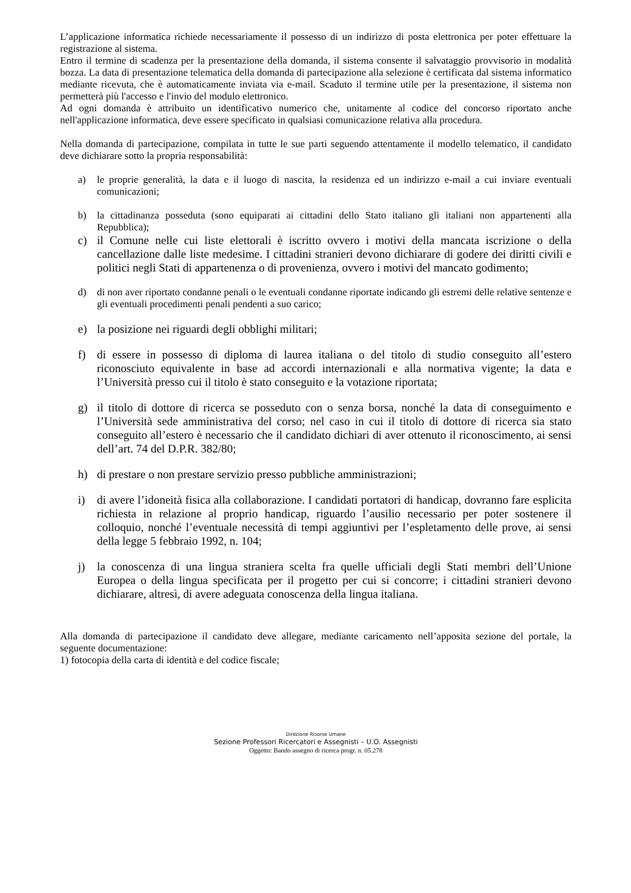L’applicazione informatica richiede necessariamente il possesso di un indirizzo di posta elettronica per poter effettuare la registrazione al sistema.
Entro il termine di scadenza per la presentazione della domanda, il sistema consente il salvataggio provvisorio in modalità bozza. La data di presentazione telematica della domanda di partecipazione alla selezione è certificata dal sistema informatico mediante ricevuta, che è automaticamente inviata via e-mail. Scaduto il termine utile per la presentazione, il sistema non permetterà più l'accesso e l'invio del modulo elettronico.
Ad ogni domanda è attribuito un identificativo numerico che, unitamente al codice del concorso riportato anche nell'applicazione informatica, deve essere specificato in qualsiasi comunicazione relativa alla procedura.
Nella domanda di partecipazione, compilata in tutte le sue parti seguendo attentamente il modello telematico, il candidato deve dichiarare sotto la propria responsabilità:
a) le proprie generalità, la data e il luogo di nascita, la residenza ed un indirizzo e-mail a cui inviare eventuali comunicazioni;
b) la cittadinanza posseduta (sono equiparati ai cittadini dello Stato italiano gli italiani non appartenenti alla Repubblica);
c) il Comune nelle cui liste elettorali è iscritto ovvero i motivi della mancata iscrizione o della cancellazione dalle liste medesime. I cittadini stranieri devono dichiarare di godere dei diritti civili e politici negli Stati di appartenenza o di provenienza, ovvero i motivi del mancato godimento;
d) di non aver riportato condanne penali o le eventuali condanne riportate indicando gli estremi delle relative sentenze e gli eventuali procedimenti penali pendenti a suo carico;
e) la posizione nei riguardi degli obblighi militari;
f) di essere in possesso di diploma di laurea italiana o del titolo di studio conseguito all’estero riconosciuto equivalente in base ad accordi internazionali e alla normativa vigente; la data e l’Università presso cui il titolo è stato conseguito e la votazione riportata;
g) il titolo di dottore di ricerca se posseduto con o senza borsa, nonché la data di conseguimento e l’Università sede amministrativa del corso; nel caso in cui il titolo di dottore di ricerca sia stato conseguito all’estero è necessario che il candidato dichiari di aver ottenuto il riconoscimento, ai sensi dell’art. 74 del D.P.R. 382/80;
h) di prestare o non prestare servizio presso pubbliche amministrazioni;
i) di avere l’idoneità fisica alla collaborazione. I candidati portatori di handicap, dovranno fare esplicita richiesta in relazione al proprio handicap, riguardo l’ausilio necessario per poter sostenere il colloquio, nonché l’eventuale necessità di tempi aggiuntivi per l’espletamento delle prove, ai sensi della legge 5 febbraio 1992, n. 104;
j) la conoscenza di una lingua straniera scelta fra quelle ufficiali degli Stati membri dell’Unione Europea o della lingua specificata per il progetto per cui si concorre; i cittadini stranieri devono dichiarare, altresì, di avere adeguata conoscenza della lingua italiana.
Alla domanda di partecipazione il candidato deve allegare, mediante caricamento nell’apposita sezione del portale, la seguente documentazione:
1) fotocopia della carta di identità e del codice fiscale;
Direzione Risorse Umane
Sezione Professori Ricercatori e Assegnisti – U.O. Assegnisti
Oggetto: Bando assegno di ricerca progr. n. 05.278